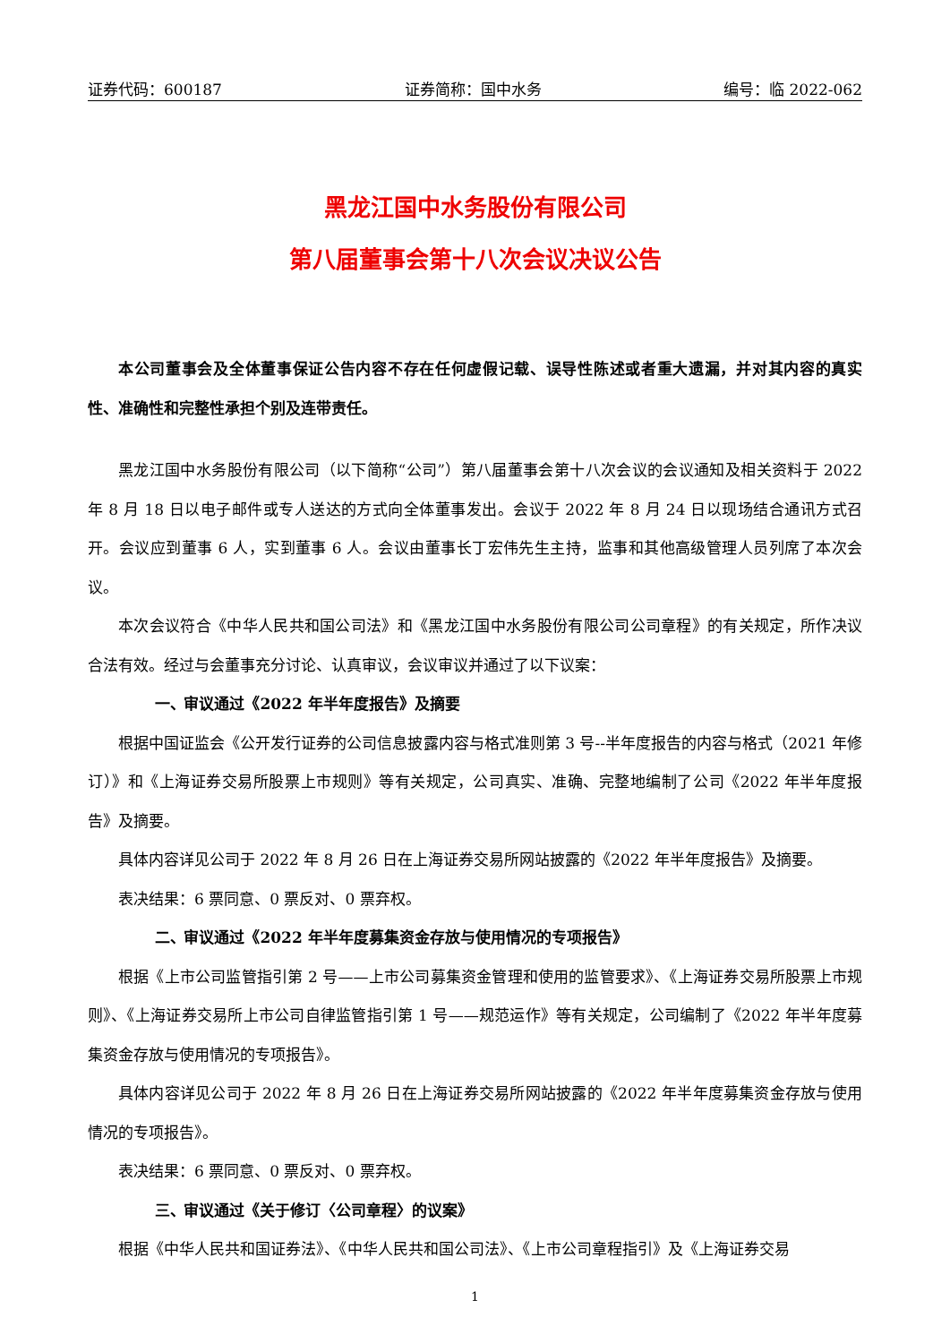证券代码：600187 证券简称：国中水务 编号：临 2022-062
黑龙江国中水务股份有限公司
第八届董事会第十八次会议决议公告
本公司董事会及全体董事保证公告内容不存在任何虚假记载、误导性陈述或者重大遗漏，并对其内容的真实性、准确性和完整性承担个别及连带责任。
黑龙江国中水务股份有限公司（以下简称“公司”）第八届董事会第十八次会议的会议通知及相关资料于 2022 年 8 月 18 日以电子邮件或专人送达的方式向全体董事发出。会议于 2022 年 8 月 24 日以现场结合通讯方式召开。会议应到董事 6 人，实到董事 6 人。会议由董事长丁宏伟先生主持，监事和其他高级管理人员列席了本次会议。
本次会议符合《中华人民共和国公司法》和《黑龙江国中水务股份有限公司公司章程》的有关规定，所作决议合法有效。经过与会董事充分讨论、认真审议，会议审议并通过了以下议案：
一、 审议通过《2022 年半年度报告》及摘要
根据中国证监会《公开发行证券的公司信息披露内容与格式准则第 3 号--半年度报告的内容与格式（2021 年修订）》和《上海证券交易所股票上市规则》等有关规定，公司真实、准确、完整地编制了公司《2022 年半年度报告》及摘要。
具体内容详见公司于 2022 年 8 月 26 日在上海证券交易所网站披露的《2022 年半年度报告》及摘要。
表决结果：6 票同意、0 票反对、0 票弃权。
二、 审议通过《2022 年半年度募集资金存放与使用情况的专项报告》
根据《上市公司监管指引第 2 号——上市公司募集资金管理和使用的监管要求》、《上海证券交易所股票上市规则》、《上海证券交易所上市公司自律监管指引第 1 号——规范运作》等有关规定，公司编制了《2022 年半年度募集资金存放与使用情况的专项报告》。
具体内容详见公司于 2022 年 8 月 26 日在上海证券交易所网站披露的《2022 年半年度募集资金存放与使用情况的专项报告》。
表决结果：6 票同意、0 票反对、0 票弃权。
三、 审议通过《关于修订〈公司章程〉的议案》
根据《中华人民共和国证券法》、《中华人民共和国公司法》、《上市公司章程指引》及《上海证券交易
1